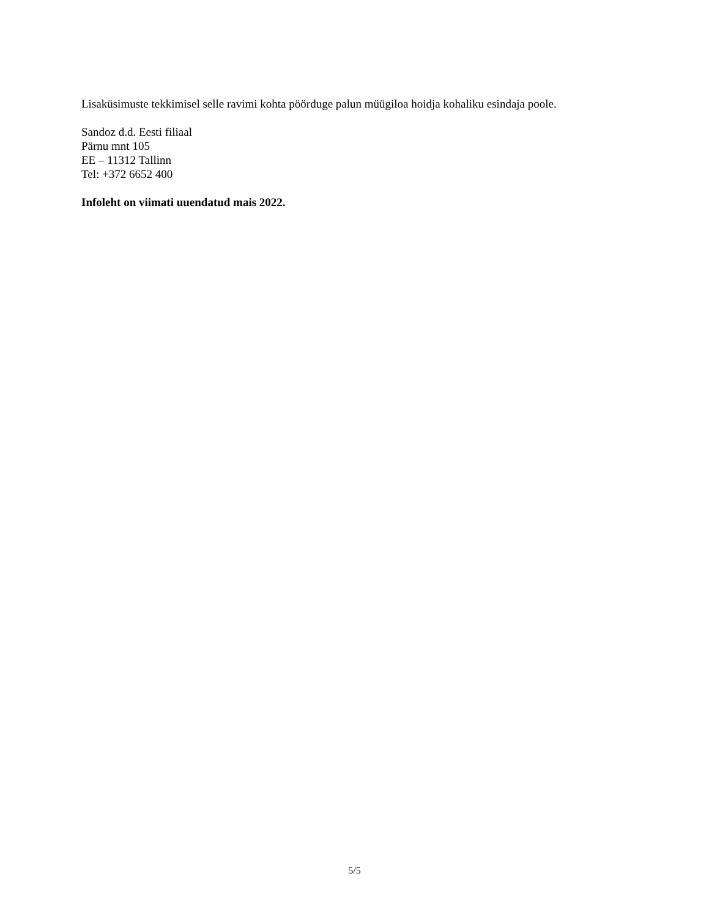Lisaküsimuste tekkimisel selle ravimi kohta pöörduge palun müügiloa hoidja kohaliku esindaja poole.
Sandoz d.d. Eesti filiaal
Pärnu mnt 105
EE – 11312 Tallinn
Tel: +372 6652 400
Infoleht on viimati uuendatud mais 2022.
5/5